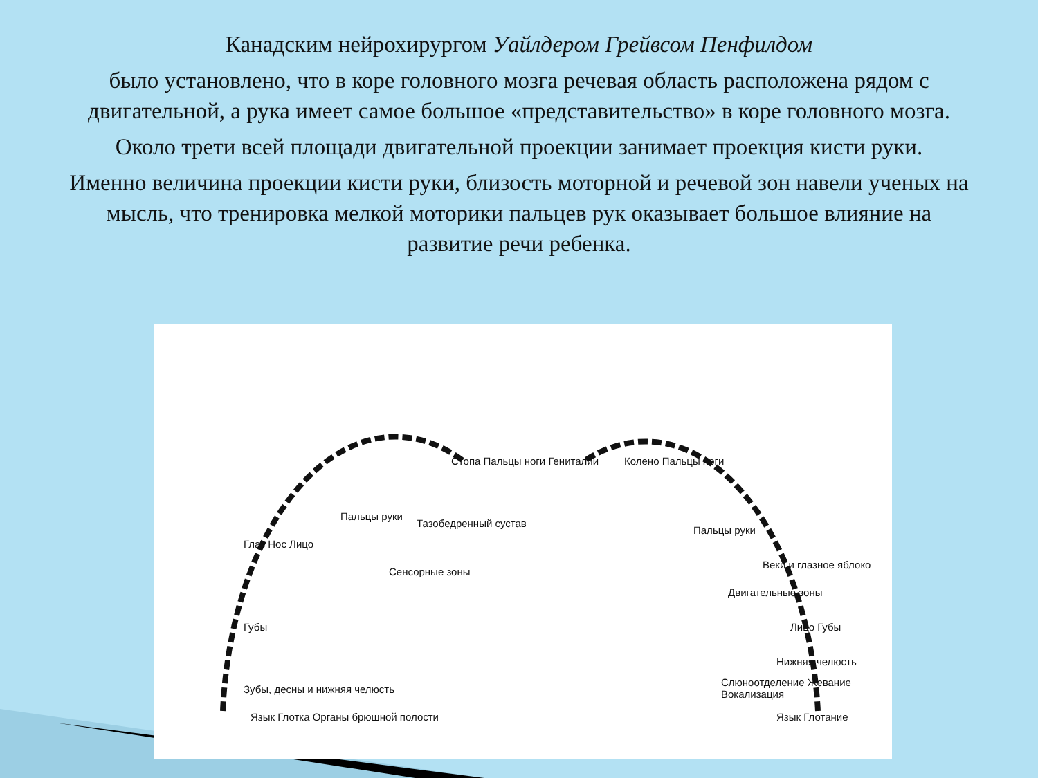Канадским нейрохирургом Уайлдером Грейвсом Пенфилдом
было установлено, что в коре головного мозга речевая область расположена рядом с двигательной, а рука имеет самое большое «представительство» в коре головного мозга.
Около трети всей площади двигательной проекции занимает проекция кисти руки.
Именно величина проекции кисти руки, близость моторной и речевой зон навели ученых на мысль, что тренировка мелкой моторики пальцев рук оказывает большое влияние на развитие речи ребенка.
Глаз Нос Лицо
Губы
Зубы, десны и нижняя челюсть
Язык Глотка Органы брюшной полости
Пальцы руки
Тазобедренный сустав
Сенсорные зоны
Стопа Пальцы ноги Гениталии Колено Пальцы ноги
Пальцы руки
Двигательные зоны
Веки и глазное яблоко
Лицо Губы
Нижняя челюсть
Слюноотделение Жевание Вокализация
Язык Глотание